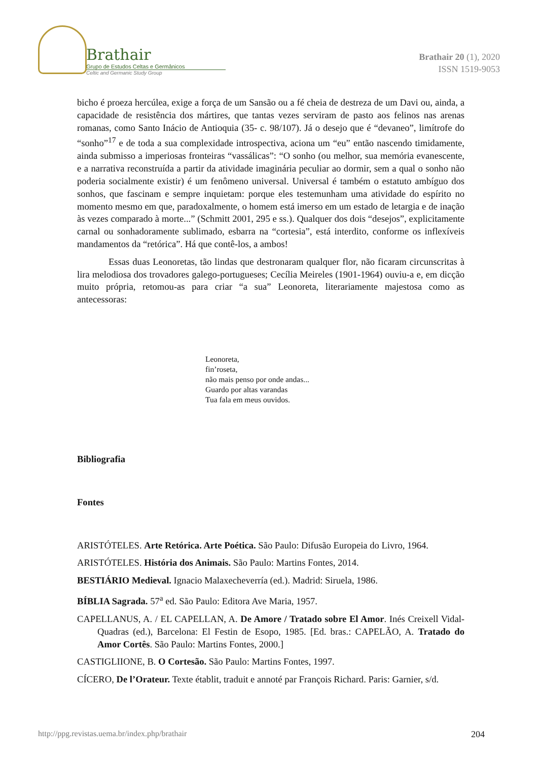Brathair
Grupo de Estudos Celtas e Germânicos
Celtic and Germanic Study Group
Brathair 20 (1), 2020
ISSN 1519-9053
bicho é proeza hercúlea, exige a força de um Sansão ou a fé cheia de destreza de um Davi ou, ainda, a capacidade de resistência dos mártires, que tantas vezes serviram de pasto aos felinos nas arenas romanas, como Santo Inácio de Antioquia (35- c. 98/107). Já o desejo que é “devaneo”, limítrofe do “sonho”<sup>17</sup> e de toda a sua complexidade introspectiva, aciona um “eu” então nascendo timidamente, ainda submisso a imperiosas fronteiras “vassálicas”: “O sonho (ou melhor, sua memória evanescente, e a narrativa reconstruída a partir da atividade imaginária peculiar ao dormir, sem a qual o sonho não poderia socialmente existir) é um fenômeno universal. Universal é também o estatuto ambíguo dos sonhos, que fascinam e sempre inquietam: porque eles testemunham uma atividade do espírito no momento mesmo em que, paradoxalmente, o homem está imerso em um estado de letargia e de inação às vezes comparado à morte...” (Schmitt 2001, 295 e ss.). Qualquer dos dois “desejos”, explicitamente carnal ou sonhadoramente sublimado, esbarra na “cortesia”, está interdito, conforme os inflexíveis mandamentos da “retórica”. Há que contê-los, a ambos!
Essas duas Leonoretas, tão lindas que destronaram qualquer flor, não ficaram circunscritas à lira melodiosa dos trovadores galego-portugueses; Cecília Meireles (1901-1964) ouviu-a e, em dicção muito própria, retomou-as para criar “a sua” Leonoreta, literariamente majestosa como as antecessoras:
Leonoreta,
fin’roseta,
não mais penso por onde andas...
Guardo por altas varandas
Tua fala em meus ouvidos.
Bibliografia
Fontes
ARISTÓTELES. Arte Retórica. Arte Poética. São Paulo: Difusão Europeia do Livro, 1964.
ARISTÓTELES. História dos Animais. São Paulo: Martins Fontes, 2014.
BESTIÁRIO Medieval. Ignacio Malaxecheverría (ed.). Madrid: Siruela, 1986.
BÍBLIA Sagrada. 57<sup>a</sup> ed. São Paulo: Editora Ave Maria, 1957.
CAPELLANUS, A. / EL CAPELLAN, A. De Amore / Tratado sobre El Amor. Inés Creixell Vidal-Quadras (ed.), Barcelona: El Festin de Esopo, 1985. [Ed. bras.: CAPELÃO, A. Tratado do Amor Cortês. São Paulo: Martins Fontes, 2000.]
CASTIGLIIONE, B. O Cortesão. São Paulo: Martins Fontes, 1997.
CÍCERO, De l’Orateur. Texte établit, traduit e annoté par François Richard. Paris: Garnier, s/d.
http://ppg.revistas.uema.br/index.php/brathair 204